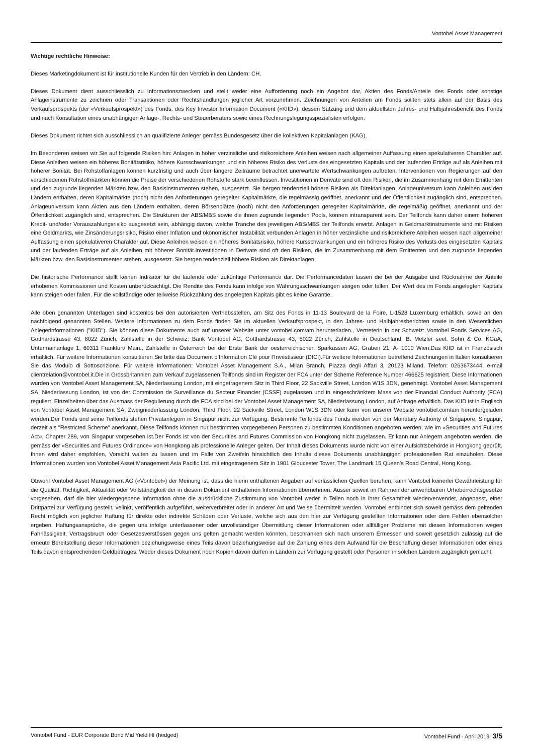Vontobel Asset Management
Wichtige rechtliche Hinweise:
Dieses Marketingdokument ist für institutionelle Kunden für den Vertrieb in den Ländern: CH.
Dieses Dokument dient ausschliesslich zu Informationszwecken und stellt weder eine Aufforderung noch ein Angebot dar, Aktien des Fonds/Anteile des Fonds oder sonstige Anlageinstrumente zu zeichnen oder Transaktionen oder Rechtshandlungen jeglicher Art vorzunehmen. Zeichnungen von Anteilen am Fonds sollten stets allein auf der Basis des Verkaufsprospekts (der «Verkaufsprospekt») des Fonds, des Key Investor Information Document («KIID»), dessen Satzung und dem aktuellsten Jahres- und Halbjahresbericht des Fonds und nach Konsultation eines unabhängigen Anlage-, Rechts- und Steuerberaters sowie eines Rechnungslegungsspezialisten erfolgen.
Dieses Dokument richtet sich ausschliesslich an qualifizierte Anleger gemäss Bundesgesetz über die kollektiven Kapitalanlagen (KAG).
Im Besonderen weisen wir Sie auf folgende Risiken hin: Anlagen in höher verzinsliche und risikoreichere Anleihen weisen nach allgemeiner Auffassung einen spekulativeren Charakter auf. Diese Anleihen weisen ein höheres Bonitätsrisiko, höhere Kursschwankungen und ein höheres Risiko des Verlusts des eingesetzten Kapitals und der laufenden Erträge auf als Anleihen mit höherer Bonität. Bei Rohstoffanlagen können kurzfristig und auch über längere Zeiträume betrachtet unerwartete Wertschwankungen auftreten. Interventionen von Regierungen auf den verschiedenen Rohstoffmärkten können die Preise der verschiedenen Rohstoffe stark beeinflussen. Investitionen in Derivate sind oft den Risiken, die im Zusammenhang mit dem Emittenten und den zugrunde liegenden Märkten bzw. den Basisinstrumenten stehen, ausgesetzt. Sie bergen tendenziell höhere Risiken als Direktanlagen. Anlageuniversum kann Anleihen aus den Ländern enthalten, deren Kapitalmärkte (noch) nicht den Anforderungen geregelter Kapitalmärkte, die regelmässig geöffnet, anerkannt und der Öffentlichkeit zugänglich sind, entsprechen. Anlageuniversum kann Aktien aus den Ländern enthalten, deren Börsenplätze (noch) nicht den Anforderungen geregelter Kapitalmärkte, die regelmäßig geöffnet, anerkannt und der Öffentlichkeit zugänglich sind, entsprechen. Die Strukturen der ABS/MBS sowie die ihnen zugrunde liegenden Pools, können intransparent sein. Der Teilfonds kann daher einem höheren Kredit- und/oder Vorauszahlungsrisiko ausgesetzt sein, abhängig davon, welche Tranche des jeweiligen ABS/MBS der Teilfonds erwirbt. Anlagen in Geldmarktinstrumente sind mit Risiken eine Geldmarkts, wie Zinsänderungsrisiko, Risiko einer Inflation und ökonomischer Instabilität verbunden.Anlagen in höher verzinsliche und risikoreichere Anleihen weisen nach allgemeiner Auffassung einen spekulativeren Charakter auf. Diese Anleihen weisen ein höheres Bonitätsrisiko, höhere Kursschwankungen und ein höheres Risiko des Verlusts des eingesetzten Kapitals und der laufenden Erträge auf als Anleihen mit höherer Bonität.Investitionen in Derivate sind oft den Risiken, die im Zusammenhang mit dem Emittenten und den zugrunde liegenden Märkten bzw. den Basisinstrumenten stehen, ausgesetzt. Sie bergen tendenziell höhere Risiken als Direktanlagen.
Die historische Performance stellt keinen Indikator für die laufende oder zukünftige Performance dar. Die Performancedaten lassen die bei der Ausgabe und Rücknahme der Anteile erhobenen Kommissionen und Kosten unberücksichtigt. Die Rendite des Fonds kann infolge von Währungsschwankungen steigen oder fallen. Der Wert des im Fonds angelegten Kapitals kann steigen oder fallen. Für die vollständige oder teilweise Rückzahlung des angelegten Kapitals gibt es keine Garantie.
Alle oben genannten Unterlagen sind kostenlos bei den autorisierten Vertriebsstellen, am Sitz des Fonds in 11-13 Boulevard de la Foire, L-1528 Luxemburg erhältlich, sowie an den nachfolgend genannten Stellen. Weitere Informationen zu dem Fonds finden Sie im aktuellen Verkaufsprospekt, in den Jahres- und Halbjahresberichten sowie in den Wesentlichen Anlegerinformationen ("KIID"). Sie können diese Dokumente auch auf unserer Website unter vontobel.com/am herunterladen., Vertreterin in der Schweiz: Vontobel Fonds Services AG, Gotthardstrasse 43, 8022 Zürich, Zahlstelle in der Schweiz: Bank Vontobel AG, Gotthardstrasse 43, 8022 Zürich, Zahlstelle in Deutschland: B. Metzler seel. Sohn & Co. KGaA, Untermainanlage 1, 60311 Frankfurt/ Main., Zahlstelle in Österreich bei der Erste Bank der oesterreichischen Sparkassen AG, Graben 21, A- 1010 Wien.Das KIID ist in Französisch erhältlich. Für weitere Informationen konsultieren Sie bitte das Document d’Information Clé pour l’Investisseur (DICI).Für weitere Informationen betreffend Zeichnungen in Italien konsultieren Sie das Modulo di Sottoscrizione. Für weitere Informationen: Vontobel Asset Management S.A., Milan Branch, Piazza degli Affari 3, 20123 Miland, Telefon: 0263673444, e-mail clientrelation@vontobel.it.Die in Grossbritannien zum Verkauf zugelassenen Teilfonds sind im Register der FCA unter der Scheme Reference Number 466625 registriert. Diese Informationen wurden von Vontobel Asset Management SA, Niederlassung London, mit eingetragenem Sitz in Third Floor, 22 Sackville Street, London W1S 3DN, genehmigt. Vontobel Asset Management SA, Niederlassung London, ist von der Commission de Surveillance du Secteur Financier (CSSF) zugelassen und in eingeschränktem Mass von der Financial Conduct Authority (FCA) reguliert. Einzelheiten über das Ausmass der Regulierung durch die FCA sind bei der Vontobel Asset Management SA, Niederlassung London, auf Anfrage erhältlich. Das KIID ist in Englisch von Vontobel Asset Management SA, Zweigniederlassung London, Third Floor, 22 Sackville Street, London W1S 3DN oder kann von unserer Website vontobel.com/am heruntergeladen werden.Der Fonds und seine Teilfonds stehen Privatanlegern in Singapur nicht zur Verfügung. Bestimmte Teilfonds des Fonds werden von der Monetary Authority of Singapore, Singapur, derzeit als "Restricted Scheme" anerkannt. Diese Teilfonds können nur bestimmten vorgegebenen Personen zu bestimmten Konditionen angeboten werden, wie im «Securities and Futures Act», Chapter 289, von Singapur vorgesehen ist.Der Fonds ist von der Securities and Futures Commission von Hongkong nicht zugelassen. Er kann nur Anlegern angeboten werden, die gemäss der «Securities and Futures Ordinance» von Hongkong als professionelle Anleger gelten. Der Inhalt dieses Dokuments wurde nicht von einer Aufsichtsbehörde in Hongkong geprüft. Ihnen wird daher empfohlen, Vorsicht walten zu lassen und im Falle von Zweifeln hinsichtlich des Inhalts dieses Dokuments unabhängigen professionellen Rat einzuholen. Diese Informationen wurden von Vontobel Asset Management Asia Pacific Ltd. mit eingetragenem Sitz in 1901 Gloucester Tower, The Landmark 15 Queen’s Road Central, Hong Kong.
Obwohl Vontobel Asset Management AG («Vontobel») der Meinung ist, dass die hierin enthaltenen Angaben auf verlässlichen Quellen beruhen, kann Vontobel keinerlei Gewährleistung für die Qualität, Richtigkeit, Aktualität oder Vollständigkeit der in diesem Dokument enthaltenen Informationen übernehmen. Ausser soweit im Rahmen der anwendbaren Urheberrechtsgesetze vorgesehen, darf die hier wiedergegebene Information ohne die ausdrückliche Zustimmung von Vontobel weder in Teilen noch in ihrer Gesamtheit wiederverwendet, angepasst, einer Drittpartei zur Verfügung gestellt, velinkt, veröffentlich aufgeführt, weiterverbreitet oder in anderer Art und Weise übermittelt werden. Vontobel entbindet sich soweit gemäss dem geltenden Recht möglich von jeglicher Haftung für direkte oder indirekte Schäden oder Verluste, welche sich aus den hier zur Verfügung gestellten Informationen oder dem Fehlen ebensolcher ergeben. Haftungsansprüche, die gegen uns infolge unterlassener oder unvollständiger Übermittlung dieser Informationen oder allfälliger Probleme mit diesen Informationen wegen Fahrlässigkeit, Vertragsbruch oder Gesetzesverstössen gegen uns gelten gemacht werden könnten, beschränken sich nach unserem Ermessen und soweit gesetzlich zulässig auf die erneute Bereitstellung dieser Informationen beziehungsweise eines Teils davon beziehungsweise auf die Zahlung eines dem Aufwand für die Beschaffung dieser Informationen oder eines Teils davon entsprechenden Geldbetrages. Weder dieses Dokument noch Kopien davon dürfen in Ländern zur Verfügung gestellt oder Personen in solchen Ländern zugänglich gemacht
Vontobel Fund - EUR Corporate Bond Mid Yield HI (hedged) Vontobel Fund - April 2019 3/5